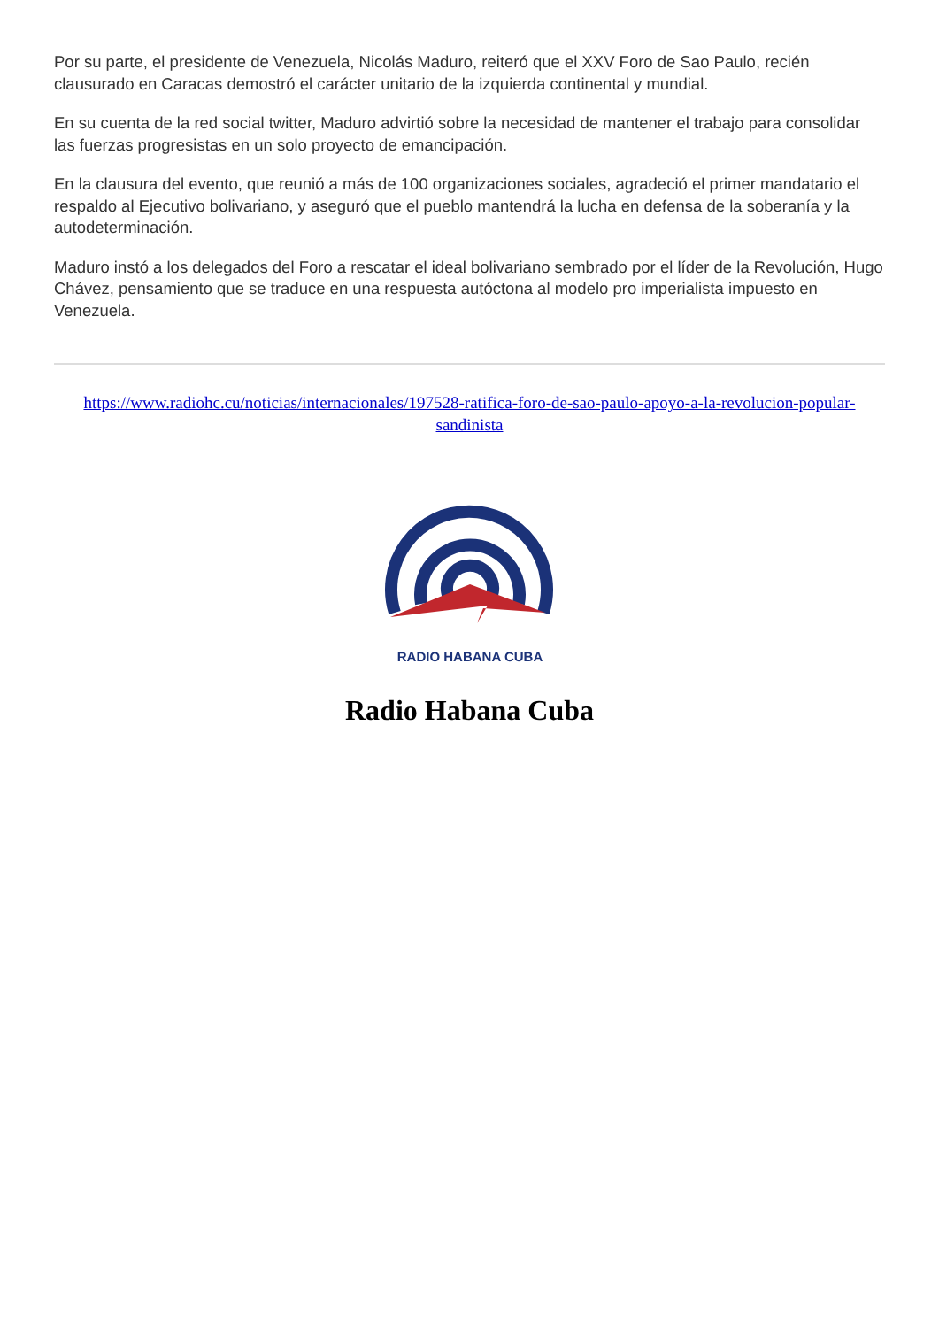Por su parte, el presidente de Venezuela, Nicolás Maduro, reiteró que el XXV Foro de Sao Paulo, recién clausurado en Caracas demostró el carácter unitario de la izquierda continental y mundial.
En su cuenta de la red social twitter, Maduro advirtió sobre la necesidad de mantener el trabajo para consolidar las fuerzas progresistas en un solo proyecto de emancipación.
En la clausura del evento, que reunió a más de 100 organizaciones sociales, agradeció el primer mandatario el respaldo al Ejecutivo bolivariano, y aseguró que el pueblo mantendrá la lucha en defensa de la soberanía y la autodeterminación.
Maduro instó a los delegados del Foro a rescatar el ideal bolivariano sembrado por el líder de la Revolución, Hugo Chávez, pensamiento que se traduce en una respuesta autóctona al modelo pro imperialista impuesto en Venezuela.
https://www.radiohc.cu/noticias/internacionales/197528-ratifica-foro-de-sao-paulo-apoyo-a-la-revolucion-popular-sandinista
RADIO HABANA CUBA
Radio Habana Cuba